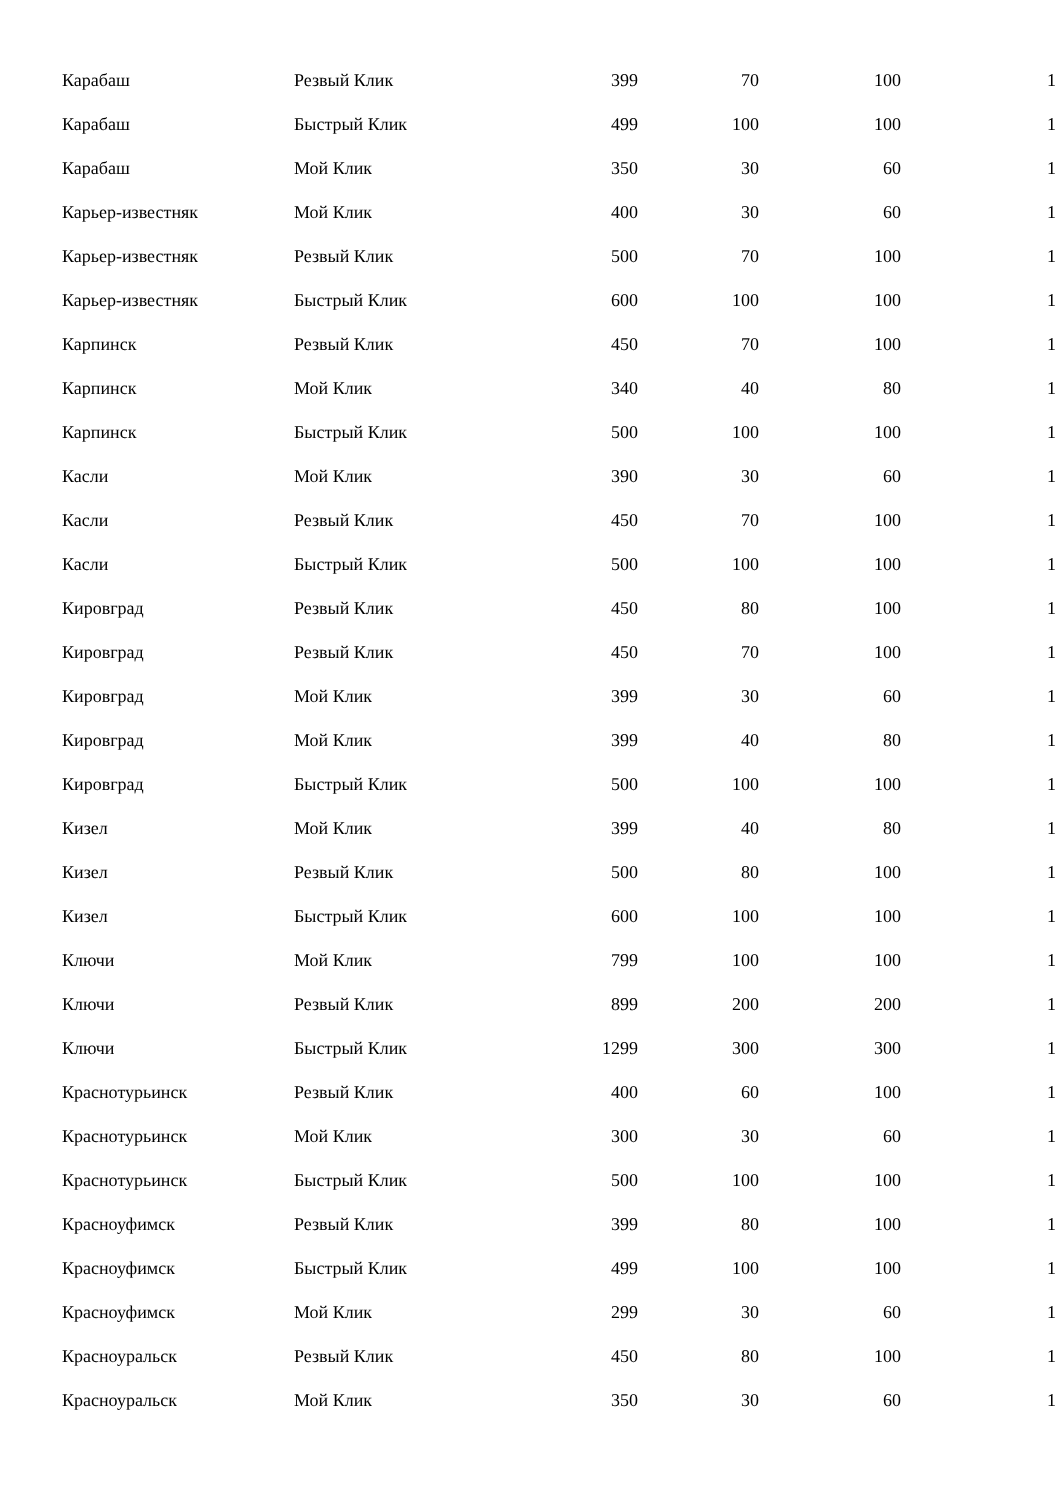| Карабаш | Резвый Клик | 399 | 70 | 100 | 1 |
| Карабаш | Быстрый Клик | 499 | 100 | 100 | 1 |
| Карабаш | Мой Клик | 350 | 30 | 60 | 1 |
| Карьер-известняк | Мой Клик | 400 | 30 | 60 | 1 |
| Карьер-известняк | Резвый Клик | 500 | 70 | 100 | 1 |
| Карьер-известняк | Быстрый Клик | 600 | 100 | 100 | 1 |
| Карпинск | Резвый Клик | 450 | 70 | 100 | 1 |
| Карпинск | Мой Клик | 340 | 40 | 80 | 1 |
| Карпинск | Быстрый Клик | 500 | 100 | 100 | 1 |
| Касли | Мой Клик | 390 | 30 | 60 | 1 |
| Касли | Резвый Клик | 450 | 70 | 100 | 1 |
| Касли | Быстрый Клик | 500 | 100 | 100 | 1 |
| Кировград | Резвый Клик | 450 | 80 | 100 | 1 |
| Кировград | Резвый Клик | 450 | 70 | 100 | 1 |
| Кировград | Мой Клик | 399 | 30 | 60 | 1 |
| Кировград | Мой Клик | 399 | 40 | 80 | 1 |
| Кировград | Быстрый Клик | 500 | 100 | 100 | 1 |
| Кизел | Мой Клик | 399 | 40 | 80 | 1 |
| Кизел | Резвый Клик | 500 | 80 | 100 | 1 |
| Кизел | Быстрый Клик | 600 | 100 | 100 | 1 |
| Ключи | Мой Клик | 799 | 100 | 100 | 1 |
| Ключи | Резвый Клик | 899 | 200 | 200 | 1 |
| Ключи | Быстрый Клик | 1299 | 300 | 300 | 1 |
| Краснотурьинск | Резвый Клик | 400 | 60 | 100 | 1 |
| Краснотурьинск | Мой Клик | 300 | 30 | 60 | 1 |
| Краснотурьинск | Быстрый Клик | 500 | 100 | 100 | 1 |
| Красноуфимск | Резвый Клик | 399 | 80 | 100 | 1 |
| Красноуфимск | Быстрый Клик | 499 | 100 | 100 | 1 |
| Красноуфимск | Мой Клик | 299 | 30 | 60 | 1 |
| Красноуральск | Резвый Клик | 450 | 80 | 100 | 1 |
| Красноуральск | Мой Клик | 350 | 30 | 60 | 1 |